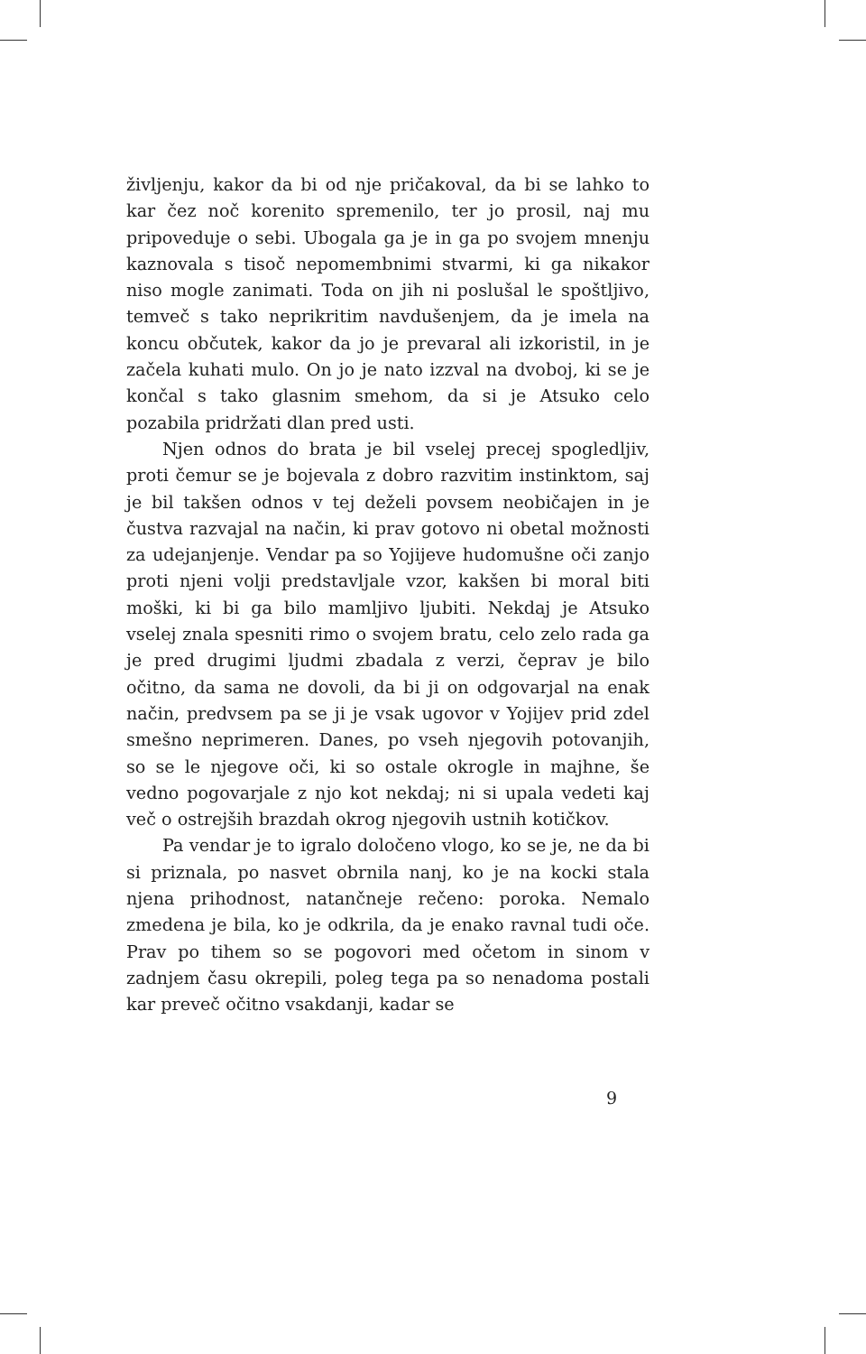življenju, kakor da bi od nje pričakoval, da bi se lahko to kar čez noč korenito spremenilo, ter jo prosil, naj mu pripoveduje o sebi. Ubogala ga je in ga po svojem mne­nju kaznovala s tisoč nepomembnimi stvarmi, ki ga ni­kakor niso mogle zanimati. Toda on jih ni poslušal le spoštljivo, temveč s tako neprikritim navdušenjem, da je imela na koncu občutek, kakor da jo je prevaral ali izkoristil, in je začela kuhati mulo. On jo je nato izzval na dvoboj, ki se je končal s tako glasnim smehom, da si je Atsuko celo pozabila pridržati dlan pred usti.
Njen odnos do brata je bil vselej precej spogledljiv, proti čemur se je bojevala z dobro razvitim instinktom, saj je bil takšen odnos v tej deželi povsem neobičajen in je čustva razvajal na način, ki prav gotovo ni obetal možnosti za udejanjenje. Vendar pa so Yojijeve hudo­mušne oči zanjo proti njeni volji predstavljale vzor, ka­kšen bi moral biti moški, ki bi ga bilo mamljivo ljubiti. Nekdaj je Atsuko vselej znala spesniti rimo o svojem bratu, celo zelo rada ga je pred drugimi ljudmi zbadala z verzi, čeprav je bilo očitno, da sama ne dovoli, da bi ji on odgovarjal na enak način, predvsem pa se ji je vsak ugovor v Yojijev prid zdel smešno neprimeren. Danes, po vseh njegovih potovanjih, so se le njegove oči, ki so ostale okrogle in majhne, še vedno pogovarjale z njo kot nekdaj; ni si upala vedeti kaj več o ostrejših braz­dah okrog njegovih ustnih kotičkov.
Pa vendar je to igralo določeno vlogo, ko se je, ne da bi si priznala, po nasvet obrnila nanj, ko je na kocki stala njena prihodnost, natančneje rečeno: poroka. Ne­malo zmedena je bila, ko je odkrila, da je enako ravnal tudi oče. Prav po tihem so se pogovori med očetom in sinom v zadnjem času okrepili, poleg tega pa so ne­nadoma postali kar preveč očitno vsakdanji, kadar se
9